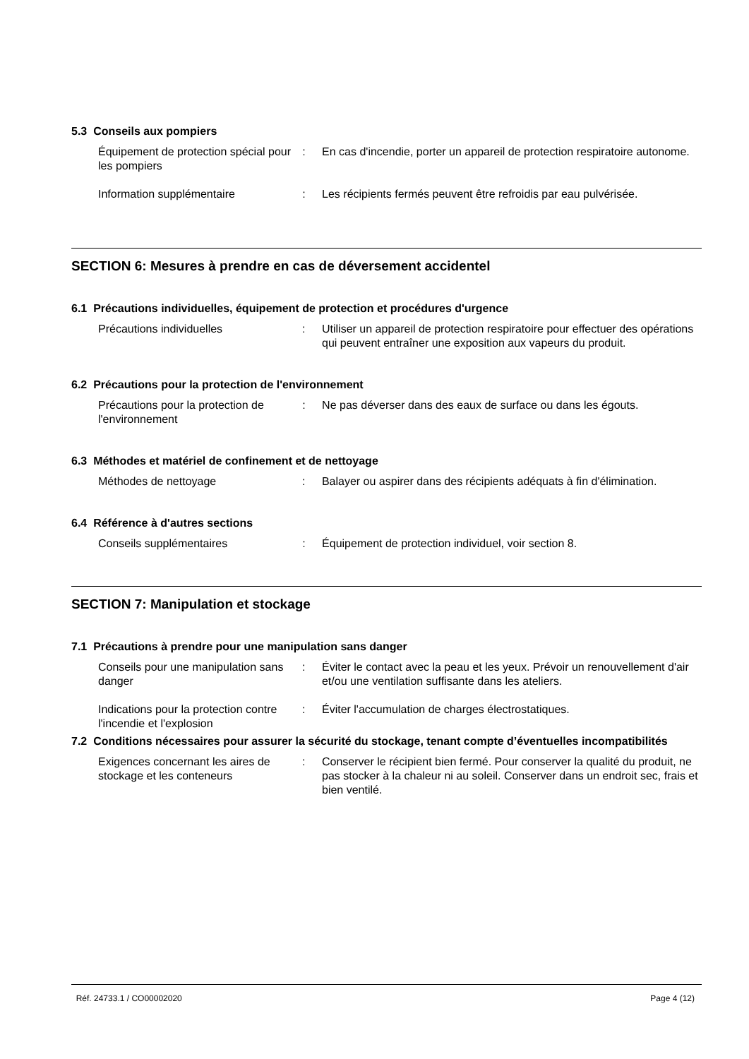5.3 Conseils aux pompiers
| Équipement de protection spécial pour les pompiers | : | En cas d'incendie, porter un appareil de protection respiratoire autonome. |
| Information supplémentaire | : | Les récipients fermés peuvent être refroidis par eau pulvérisée. |
SECTION 6: Mesures à prendre en cas de déversement accidentel
6.1 Précautions individuelles, équipement de protection et procédures d'urgence
| Précautions individuelles | : | Utiliser un appareil de protection respiratoire pour effectuer des opérations qui peuvent entraîner une exposition aux vapeurs du produit. |
6.2 Précautions pour la protection de l'environnement
| Précautions pour la protection de l'environnement | : | Ne pas déverser dans des eaux de surface ou dans les égouts. |
6.3 Méthodes et matériel de confinement et de nettoyage
| Méthodes de nettoyage | : | Balayer ou aspirer dans des récipients adéquats à fin d'élimination. |
6.4 Référence à d'autres sections
| Conseils supplémentaires | : | Équipement de protection individuel, voir section 8. |
SECTION 7: Manipulation et stockage
7.1 Précautions à prendre pour une manipulation sans danger
| Conseils pour une manipulation sans danger | : | Éviter le contact avec la peau et les yeux. Prévoir un renouvellement d'air et/ou une ventilation suffisante dans les ateliers. |
| Indications pour la protection contre l'incendie et l'explosion | : | Éviter l'accumulation de charges électrostatiques. |
7.2 Conditions nécessaires pour assurer la sécurité du stockage, tenant compte d’éventuelles incompatibilités
| Exigences concernant les aires de stockage et les conteneurs | : | Conserver le récipient bien fermé. Pour conserver la qualité du produit, ne pas stocker à la chaleur ni au soleil. Conserver dans un endroit sec, frais et bien ventilé. |
Réf. 24733.1 / CO00002020 Page 4 (12)